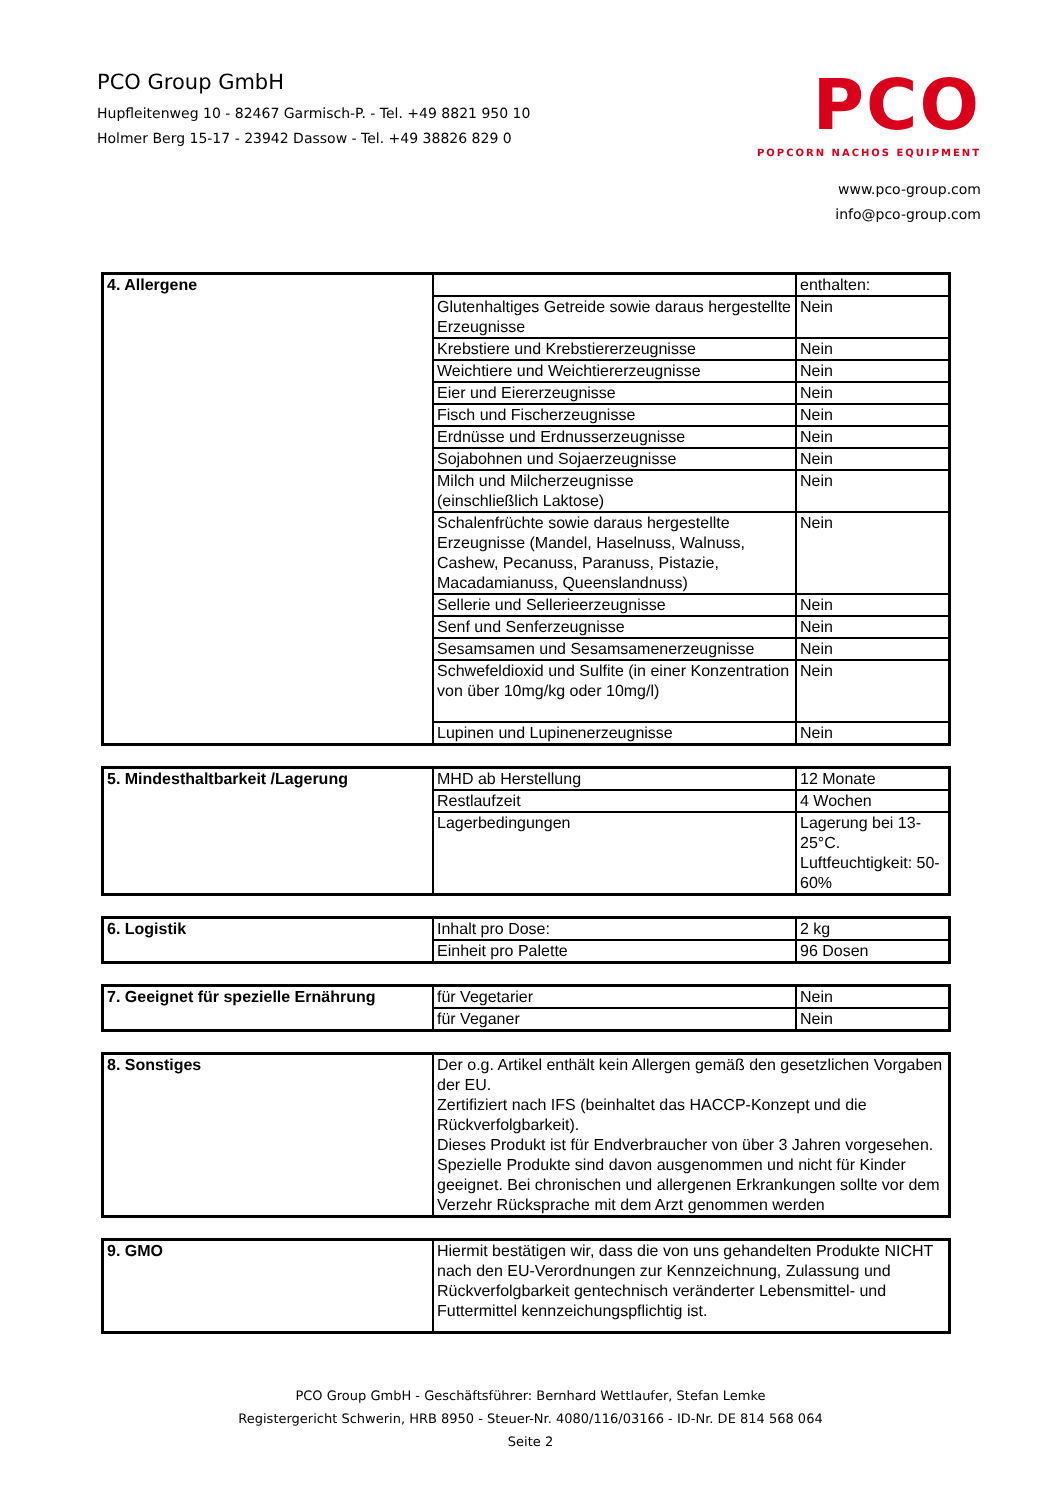PCO Group GmbH
Hupfleitenweg 10 - 82467 Garmisch-P. - Tel. +49 8821 950 10
Holmer Berg 15-17 - 23942 Dassow - Tel. +49 38826 829 0
PCO
POPCORN NACHOS EQUIPMENT
www.pco-group.com
info@pco-group.com
| 4. Allergene | | enthalten: |
| | Glutenhaltiges Getreide sowie daraus hergestellte Erzeugnisse | Nein |
| | Krebstiere und Krebstiererzeugnisse | Nein |
| | Weichtiere und Weichtiererzeugnisse | Nein |
| | Eier und Eiererzeugnisse | Nein |
| | Fisch und Fischerzeugnisse | Nein |
| | Erdnüsse und Erdnusserzeugnisse | Nein |
| | Sojabohnen und Sojaerzeugnisse | Nein |
| | Milch und Milcherzeugnisse (einschließlich Laktose) | Nein |
| | Schalenfrüchte sowie daraus hergestellte Erzeugnisse (Mandel, Haselnuss, Walnuss, Cashew, Pecanuss, Paranuss, Pistazie, Macadamianuss, Queenslandnuss) | Nein |
| | Sellerie und Sellerieerzeugnisse | Nein |
| | Senf und Senferzeugnisse | Nein |
| | Sesamsamen und Sesamsamenerzeugnisse | Nein |
| | Schwefeldioxid und Sulfite (in einer Konzentration von über 10mg/kg oder 10mg/l) | Nein |
| | Lupinen und Lupinenerzeugnisse | Nein |
| 5. Mindesthaltbarkeit /Lagerung | MHD ab Herstellung | 12 Monate |
| | Restlaufzeit | 4 Wochen |
| | Lagerbedingungen | Lagerung bei 13-25°C. Luftfeuchtigkeit: 50-60% |
| 6. Logistik | Inhalt pro Dose: | 2 kg |
| | Einheit pro Palette | 96 Dosen |
| 7. Geeignet für spezielle Ernährung | für Vegetarier | Nein |
| | für Veganer | Nein |
| 8. Sonstiges | Der o.g. Artikel enthält kein Allergen gemäß den gesetzlichen Vorgaben der EU. Zertifiziert nach IFS (beinhaltet das HACCP-Konzept und die Rückverfolgbarkeit). Dieses Produkt ist für Endverbraucher von über 3 Jahren vorgesehen. Spezielle Produkte sind davon ausgenommen und nicht für Kinder geeignet. Bei chronischen und allergenen Erkrankungen sollte vor dem Verzehr Rücksprache mit dem Arzt genommen werden |
| 9. GMO | Hiermit bestätigen wir, dass die von uns gehandelten Produkte NICHT nach den EU-Verordnungen zur Kennzeichnung, Zulassung und Rückverfolgbarkeit gentechnisch veränderter Lebensmittel- und Futtermittel kennzeichungspflichtig ist. |
PCO Group GmbH - Geschäftsführer: Bernhard Wettlaufer, Stefan Lemke
Registergericht Schwerin, HRB 8950 - Steuer-Nr. 4080/116/03166 - ID-Nr. DE 814 568 064
Seite 2